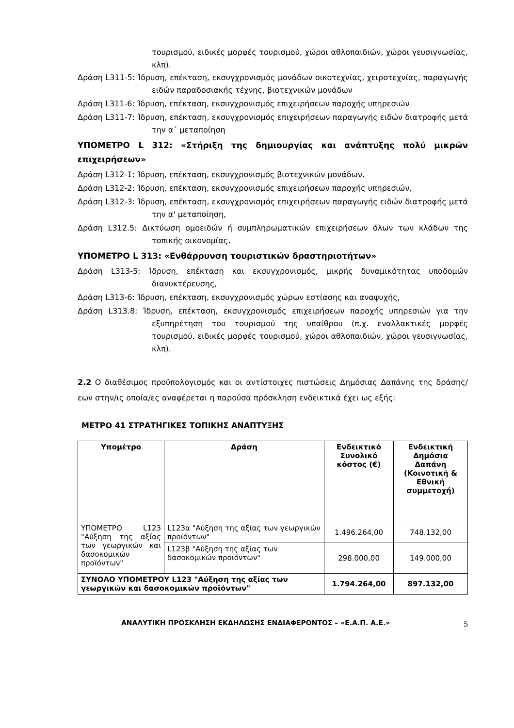τουρισμού, ειδικές μορφές τουρισμού, χώροι αθλοπαιδιών, χώροι γευσιγνωσίας, κλπ).
Δράση L311-5: Ίδρυση, επέκταση, εκσυγχρονισμός μονάδων οικοτεχνίας, χειροτεχνίας, παραγωγής ειδών παραδοσιακής τέχνης, βιοτεχνικών μονάδων
Δράση L311-6: Ίδρυση, επέκταση, εκσυγχρονισμός επιχειρήσεων παροχής υπηρεσιών
Δράση L311-7: Ίδρυση, επέκταση, εκσυγχρονισμός επιχειρήσεων παραγωγής ειδών διατροφής μετά την α΄ μεταποίηση
ΥΠΟΜΕΤΡΟ L 312: «Στήριξη της δημιουργίας και ανάπτυξης πολύ μικρών επιχειρήσεων»
Δράση L312-1: Ίδρυση, επέκταση, εκσυγχρονισμός βιοτεχνικών μονάδων,
Δράση L312-2: Ίδρυση, επέκταση, εκσυγχρονισμός επιχειρήσεων παροχής υπηρεσιών,
Δράση L312-3: Ίδρυση, επέκταση, εκσυγχρονισμός επιχειρήσεων παραγωγής ειδών διατροφής μετά την α' μεταποίηση,
Δράση L312.5: Δικτύωση ομοειδών ή συμπληρωματικών επιχειρήσεων όλων των κλάδων της τοπικής οικονομίας,
ΥΠΟΜΕΤΡΟ L 313: «Ενθάρρυνση τουριστικών δραστηριοτήτων»
Δράση L313-5: Ίδρυση, επέκταση και εκσυγχρονισμός, μικρής δυναμικότητας υποδομών διανυκτέρευσης,
Δράση L313-6: Ίδρυση, επέκταση, εκσυγχρονισμός χώρων εστίασης και αναψυχής,
Δράση L313.8: Ίδρυση, επέκταση, εκσυγχρονισμός επιχειρήσεων παροχής υπηρεσιών για την εξυπηρέτηση του τουρισμού της υπαίθρου (π.χ. εναλλακτικές μορφές τουρισμού, ειδικές μορφές τουρισμού, χώροι αθλοπαιδιών, χώροι γευσιγνωσίας, κλπ).
2.2 Ο διαθέσιμος προϋπολογισμός και οι αντίστοιχες πιστώσεις Δημόσιας Δαπάνης της δράσης/εων στην/ις οποία/ες αναφέρεται η παρούσα πρόσκληση ενδεικτικά έχει ως εξής:
ΜΕΤΡΟ 41 ΣΤΡΑΤΗΓΙΚΕΣ ΤΟΠΙΚΗΣ ΑΝΑΠΤΥΞΗΣ
| Υπομέτρο | Δράση | Ενδεικτικό Συνολικό κόστος (€) | Ενδεικτική Δημόσια Δαπάνη (Κοινοτική & Εθνική συμμετοχή) |
| --- | --- | --- | --- |
| ΥΠΟΜΕΤΡΟ L123 "Αύξηση της αξίας των γεωργικών και δασοκομικών προϊόντων" | L123α "Αύξηση της αξίας των γεωργικών προϊόντων" | 1.496.264,00 | 748.132,00 |
| | L123β "Αύξηση της αξίας των δασοκομικών προϊόντων" | 298.000,00 | 149.000,00 |
| ΣΥΝΟΛΟ ΥΠΟΜΕΤΡΟΥ L123 "Αύξηση της αξίας των γεωργικών και δασοκομικών προϊόντων" | | 1.794.264,00 | 897.132,00 |
ΑΝΑΛΥΤΙΚΗ ΠΡΟΣΚΛΗΣΗ ΕΚΔΗΛΩΣΗΣ ΕΝΔΙΑΦΕΡΟΝΤΟΣ – «Ε.Α.Π. Α.Ε.» 5